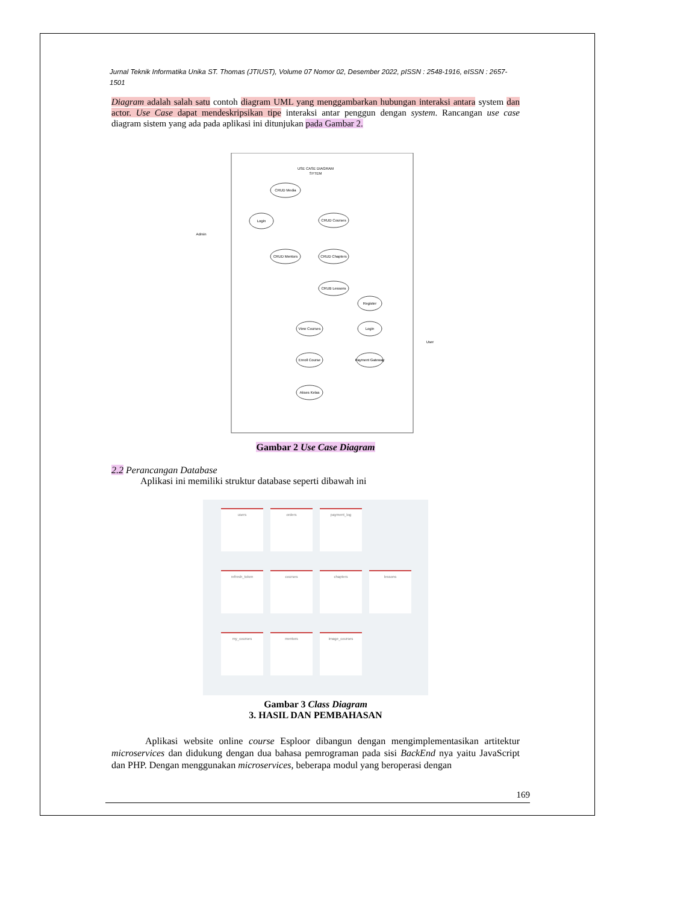Jurnal Teknik Informatika Unika ST. Thomas (JTIUST), Volume 07 Nomor 02, Desember 2022, pISSN : 2548-1916, eISSN : 2657-1501
Diagram adalah salah satu contoh diagram UML yang menggambarkan hubungan interaksi antara system dan actor. Use Case dapat mendeskripsikan tipe interaksi antar penggun dengan system. Rancangan use case diagram sistem yang ada pada aplikasi ini ditunjukan pada Gambar 2.
USE CASE DIAGRAM
SYTEM
CRUD Media
Login
CRUD Courses
CRUD Mentors
CRUD Chapters
CRUB Lessons
Register
View Courses
Login
Enroll Course
Payment Gateway
Akses Kelas
Admin
User
Gambar 2 Use Case Diagram
2.2 Perancangan Database
Aplikasi ini memiliki struktur database seperti dibawah ini
users
orders
payment_log
refresh_token
courses
chapters
lessons
my_courses
mentors
image_courses
Gambar 3 Class Diagram
3. HASIL DAN PEMBAHASAN
Aplikasi website online course Esploor dibangun dengan mengimplementasikan artitektur microservices dan didukung dengan dua bahasa pemrograman pada sisi BackEnd nya yaitu JavaScript dan PHP. Dengan menggunakan microservices, beberapa modul yang beroperasi dengan
169